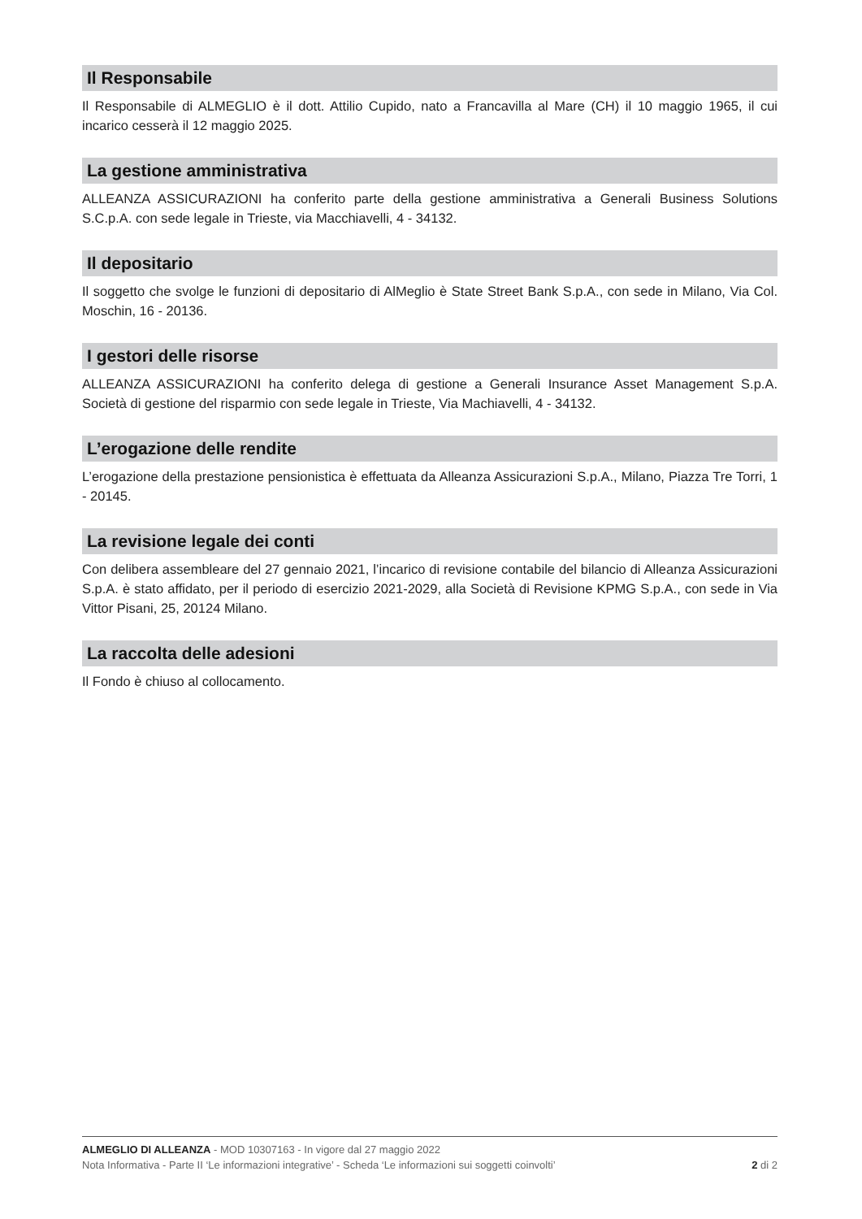Il Responsabile
Il Responsabile di ALMEGLIO è il dott. Attilio Cupido, nato a Francavilla al Mare (CH) il 10 maggio 1965, il cui incarico cesserà il 12 maggio 2025.
La gestione amministrativa
ALLEANZA ASSICURAZIONI ha conferito parte della gestione amministrativa a Generali Business Solutions S.C.p.A. con sede legale in Trieste, via Macchiavelli, 4 - 34132.
Il depositario
Il soggetto che svolge le funzioni di depositario di AlMeglio è State Street Bank S.p.A., con sede in Milano, Via Col. Moschin, 16 - 20136.
I gestori delle risorse
ALLEANZA ASSICURAZIONI ha conferito delega di gestione a Generali Insurance Asset Management S.p.A. Società di gestione del risparmio con sede legale in Trieste, Via Machiavelli, 4 - 34132.
L’erogazione delle rendite
L’erogazione della prestazione pensionistica è effettuata da Alleanza Assicurazioni S.p.A., Milano, Piazza Tre Torri, 1 - 20145.
La revisione legale dei conti
Con delibera assembleare del 27 gennaio 2021, l’incarico di revisione contabile del bilancio di Alleanza Assicurazioni S.p.A. è stato affidato, per il periodo di esercizio 2021-2029, alla Società di Revisione KPMG S.p.A., con sede in Via Vittor Pisani, 25, 20124 Milano.
La raccolta delle adesioni
Il Fondo è chiuso al collocamento.
ALMEGLIO DI ALLEANZA - MOD 10307163 - In vigore dal 27 maggio 2022
Nota Informativa - Parte II ‘Le informazioni integrative’ - Scheda ‘Le informazioni sui soggetti coinvolti’ 2 di 2